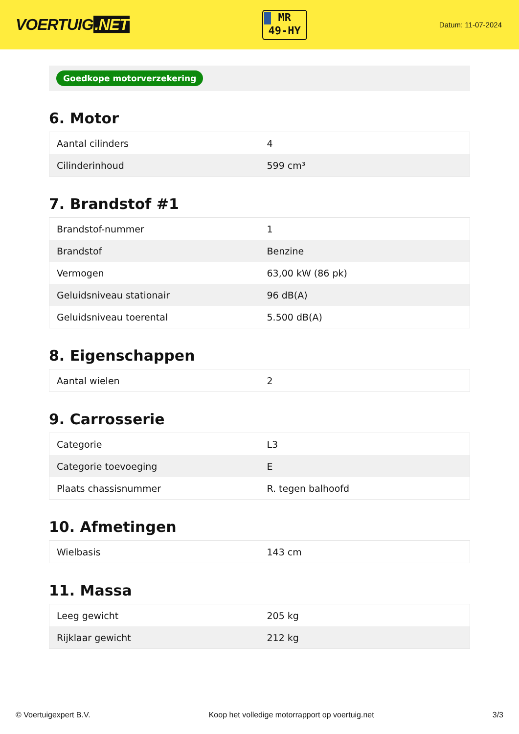VOERTUIG.NET
MR
49-HY
Datum: 11-07-2024
Goedkope motorverzekering
6. Motor
| Aantal cilinders | 4 |
| Cilinderinhoud | 599 cm³ |
7. Brandstof #1
| Brandstof-nummer | 1 |
| Brandstof | Benzine |
| Vermogen | 63,00 kW (86 pk) |
| Geluidsniveau stationair | 96 dB(A) |
| Geluidsniveau toerental | 5.500 dB(A) |
8. Eigenschappen
| Aantal wielen | 2 |
9. Carrosserie
| Categorie | L3 |
| Categorie toevoeging | E |
| Plaats chassisnummer | R. tegen balhoofd |
10. Afmetingen
| Wielbasis | 143 cm |
11. Massa
| Leeg gewicht | 205 kg |
| Rijklaar gewicht | 212 kg |
© Voertuigexpert B.V. Koop het volledige motorrapport op voertuig.net 3/3